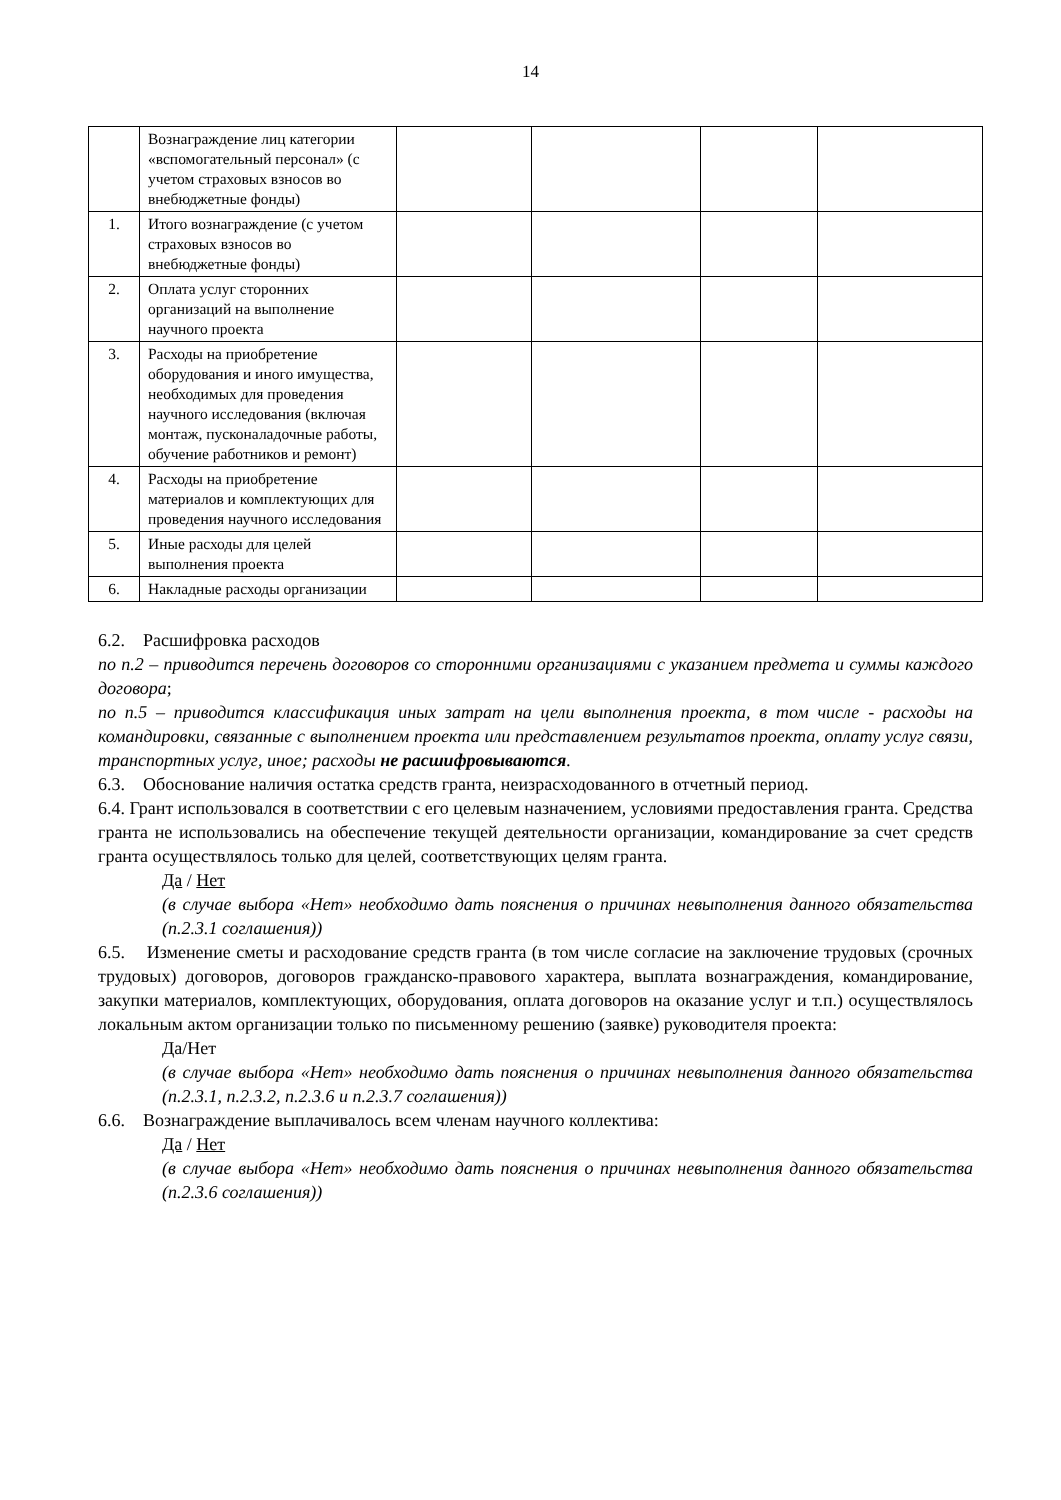14
| | Вознаграждение лиц категории «вспомогательный персонал» (с учетом страховых взносов во внебюджетные фонды) | | | | |
| 1. | Итого вознаграждение (с учетом страховых взносов во внебюджетные фонды) | | | | |
| 2. | Оплата услуг сторонних организаций на выполнение научного проекта | | | | |
| 3. | Расходы на приобретение оборудования и иного имущества, необходимых для проведения научного исследования (включая монтаж, пусконаладочные работы, обучение работников и ремонт) | | | | |
| 4. | Расходы на приобретение материалов и комплектующих для проведения научного исследования | | | | |
| 5. | Иные расходы для целей выполнения проекта | | | | |
| 6. | Накладные расходы организации | | | | |
6.2. Расшифровка расходов
по п.2 – приводится перечень договоров со сторонними организациями с указанием предмета и суммы каждого договора;
по п.5 – приводится классификация иных затрат на цели выполнения проекта, в том числе - расходы на командировки, связанные с выполнением проекта или представлением результатов проекта, оплату услуг связи, транспортных услуг, иное; расходы не расшифровываются.
6.3. Обоснование наличия остатка средств гранта, неизрасходованного в отчетный период.
6.4. Грант использовался в соответствии с его целевым назначением, условиями предоставления гранта. Средства гранта не использовались на обеспечение текущей деятельности организации, командирование за счет средств гранта осуществлялось только для целей, соответствующих целям гранта.
Да / Нет
(в случае выбора «Нет» необходимо дать пояснения о причинах невыполнения данного обязательства (п.2.3.1 соглашения))
6.5. Изменение сметы и расходование средств гранта (в том числе согласие на заключение трудовых (срочных трудовых) договоров, договоров гражданско-правового характера, выплата вознаграждения, командирование, закупки материалов, комплектующих, оборудования, оплата договоров на оказание услуг и т.п.) осуществлялось локальным актом организации только по письменному решению (заявке) руководителя проекта:
Да/Нет
(в случае выбора «Нет» необходимо дать пояснения о причинах невыполнения данного обязательства (п.2.3.1, п.2.3.2, п.2.3.6 и п.2.3.7 соглашения))
6.6. Вознаграждение выплачивалось всем членам научного коллектива:
Да / Нет
(в случае выбора «Нет» необходимо дать пояснения о причинах невыполнения данного обязательства (п.2.3.6 соглашения))